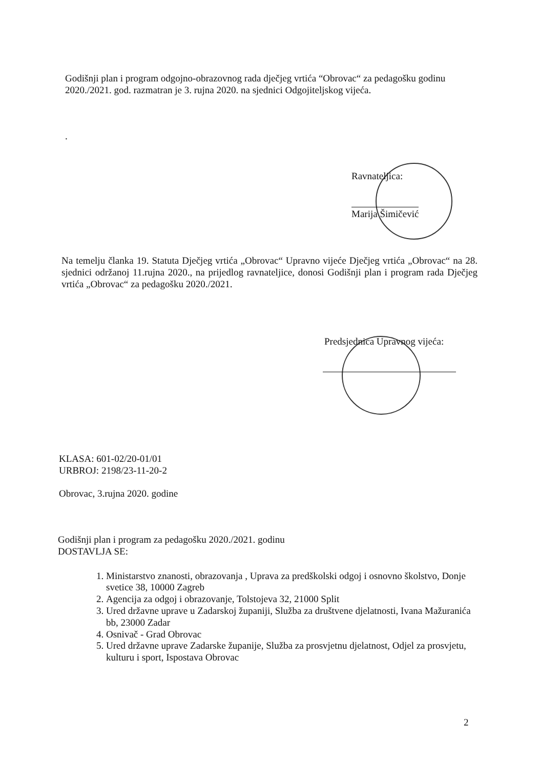Godišnji plan i program odgojno-obrazovnog rada dječjeg vrtića “Obrovac“ za pedagošku godinu 2020./2021. god. razmatran je 3. rujna 2020. na sjednici Odgojiteljskog vijeća.
.
Ravnateljica:
Marija Šimičević
Na temelju članka 19. Statuta Dječjeg vrtića „Obrovac“ Upravno vijeće Dječjeg vrtića „Obrovac“ na 28. sjednici održanoj 11.rujna 2020., na prijedlog ravnateljice, donosi Godišnji plan i program rada Dječjeg vrtića „Obrovac“ za pedagošku 2020./2021.
Predsjednica Upravnog vijeća:
KLASA: 601-02/20-01/01
URBROJ: 2198/23-11-20-2
Obrovac, 3.rujna 2020. godine
Godišnji plan i program za pedagošku 2020./2021. godinu
DOSTAVLJA SE:
1. Ministarstvo znanosti, obrazovanja , Uprava za predškolski odgoj i osnovno školstvo, Donje svetice 38, 10000 Zagreb
2. Agencija za odgoj i obrazovanje, Tolstojeva 32, 21000 Split
3. Ured državne uprave u Zadarskoj županiji, Služba za društvene djelatnosti, Ivana Mažuranića bb, 23000 Zadar
4. Osnivač - Grad Obrovac
5. Ured državne uprave Zadarske županije, Služba za prosvjetnu djelatnost, Odjel za prosvjetu, kulturu i sport, Ispostava Obrovac
2